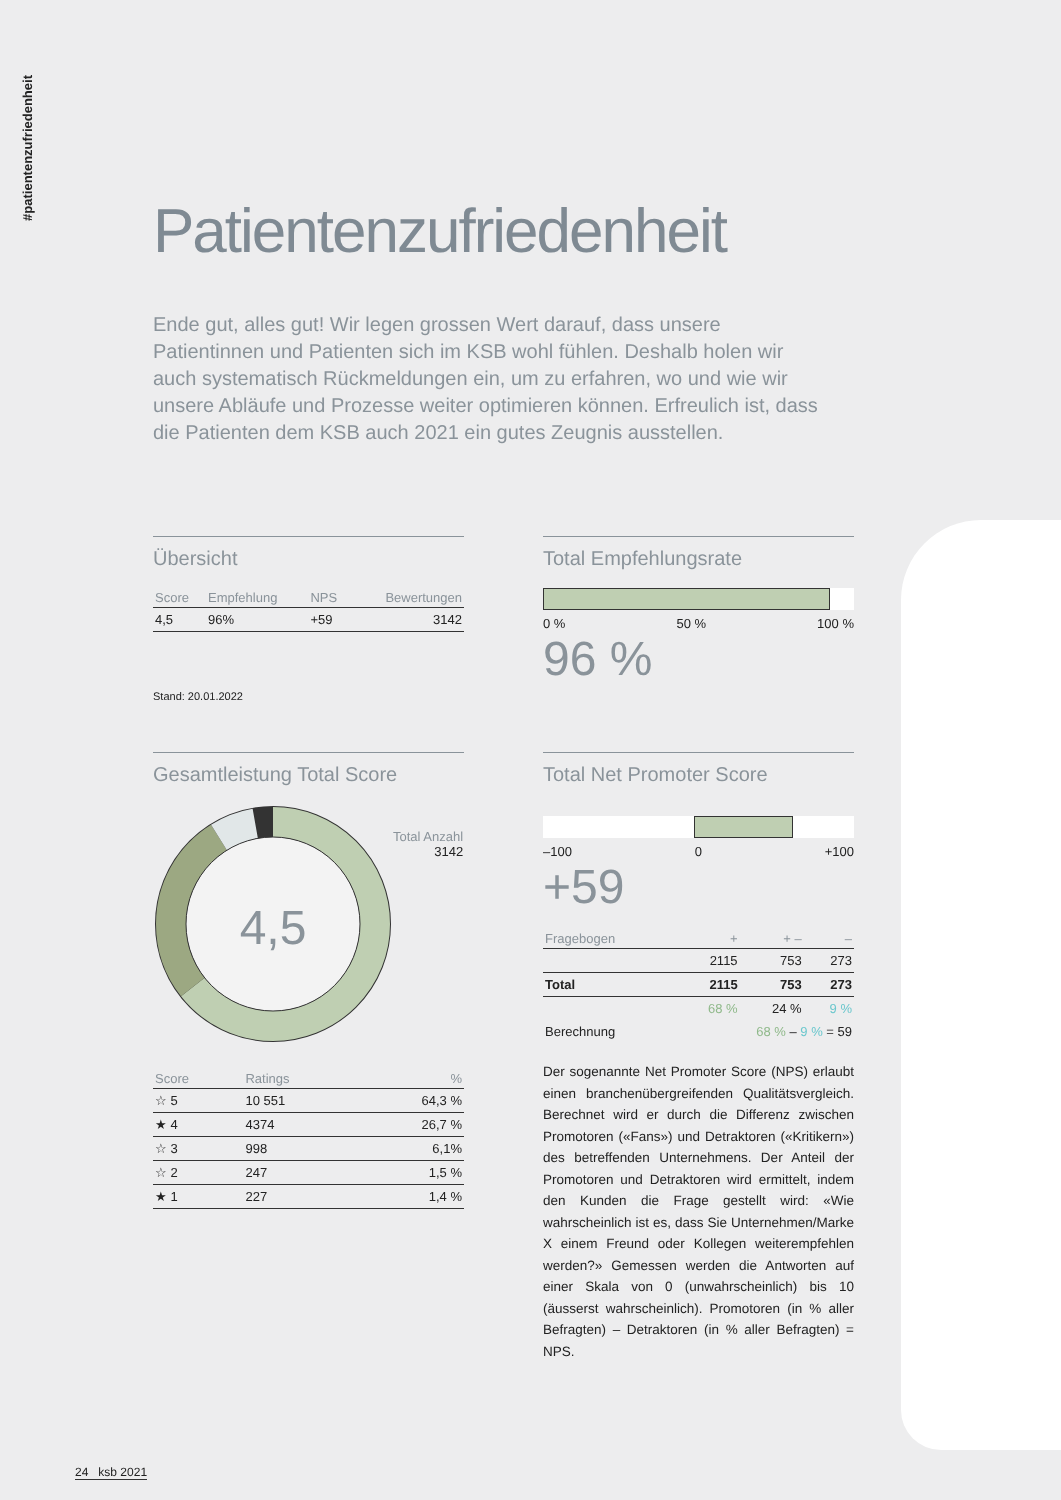#patientenzufriedenheit
Patientenzufriedenheit
Ende gut, alles gut! Wir legen grossen Wert darauf, dass unsere Patientinnen und Patienten sich im KSB wohl fühlen. Deshalb holen wir auch systematisch Rückmeldungen ein, um zu erfahren, wo und wie wir unsere Abläufe und Prozesse weiter optimieren können. Erfreulich ist, dass die Patienten dem KSB auch 2021 ein gutes Zeugnis ausstellen.
Übersicht
| Score | Empfehlung | NPS | Bewertungen |
| --- | --- | --- | --- |
| 4,5 | 96% | +59 | 3142 |
Stand: 20.01.2022
Total Empfehlungsrate
0 % 50 % 100 %
96 %
Gesamtleistung Total Score
4,5
Total Anzahl
3142
| Score | Ratings | % |
| --- | --- | --- |
| ☆ 5 | 10 551 | 64,3 % |
| ★ 4 | 4374 | 26,7 % |
| ☆ 3 | 998 | 6,1% |
| ☆ 2 | 247 | 1,5 % |
| ★ 1 | 227 | 1,4 % |
Total Net Promoter Score
–100 0 +100
+59
| Fragebogen | + | + – | – |
| --- | --- | --- | --- |
| | 2115 | 753 | 273 |
| Total | 2115 | 753 | 273 |
| | 68 % | 24 % | 9 % |
| Berechnung | 68 % – 9 % = 59 | | |
Der sogenannte Net Promoter Score (NPS) erlaubt einen branchenübergreifenden Qualitätsvergleich. Berechnet wird er durch die Differenz zwischen Promotoren («Fans») und Detraktoren («Kritikern») des betreffenden Unternehmens. Der Anteil der Promotoren und Detraktoren wird ermittelt, indem den Kunden die Frage gestellt wird: «Wie wahrscheinlich ist es, dass Sie Unternehmen/Marke X einem Freund oder Kollegen weiterempfehlen werden?» Gemessen werden die Antworten auf einer Skala von 0 (unwahrscheinlich) bis 10 (äusserst wahrscheinlich). Promotoren (in % aller Befragten) – Detraktoren (in % aller Befragten) = NPS.
24 ksb 2021